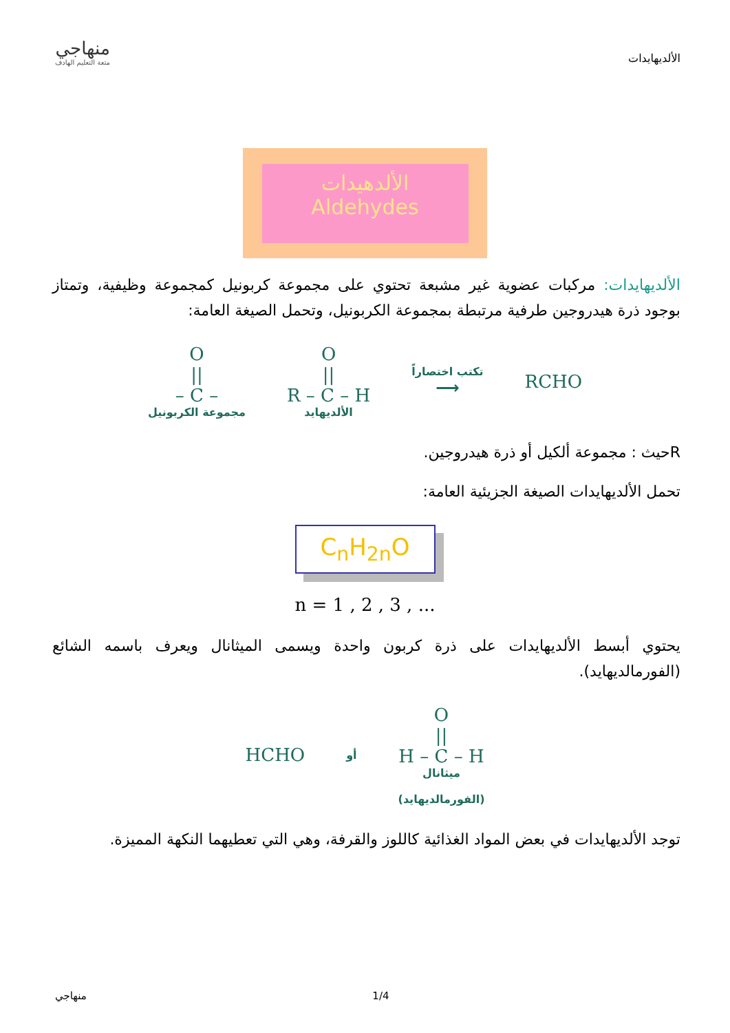منهاجي
متعة التعليم الهادف
الألديهايدات
الألدهيدات
Aldehydes
الألديهايدات: مركبات عضوية غير مشبعة تحتوي على مجموعة كربونيل كمجموعة وظيفية، وتمتاز بوجود ذرة هيدروجين طرفية مرتبطة بمجموعة الكربونيل، وتحمل الصيغة العامة:
O
||
– C –
مجموعة الكربونيل
O
||
R – C – H
الألديهايد
تكتب اختصاراً
⟶
RCHO
Rحيث : مجموعة ألكيل أو ذرة هيدروجين.
تحمل الألديهايدات الصيغة الجزيئية العامة:
C<sub>n</sub>H<sub>2n</sub>O
n = 1 , 2 , 3 , ...
يحتوي أبسط الألديهايدات على ذرة كربون واحدة ويسمى الميثانال ويعرف باسمه الشائع (الفورمالديهايد).
HCHO
أو
O
||
H – C – H
ميثانال
(الفورمالديهايد)
توجد الألديهايدات في بعض المواد الغذائية كاللوز والقرفة، وهي التي تعطيهما النكهة المميزة.
منهاجي 1/4